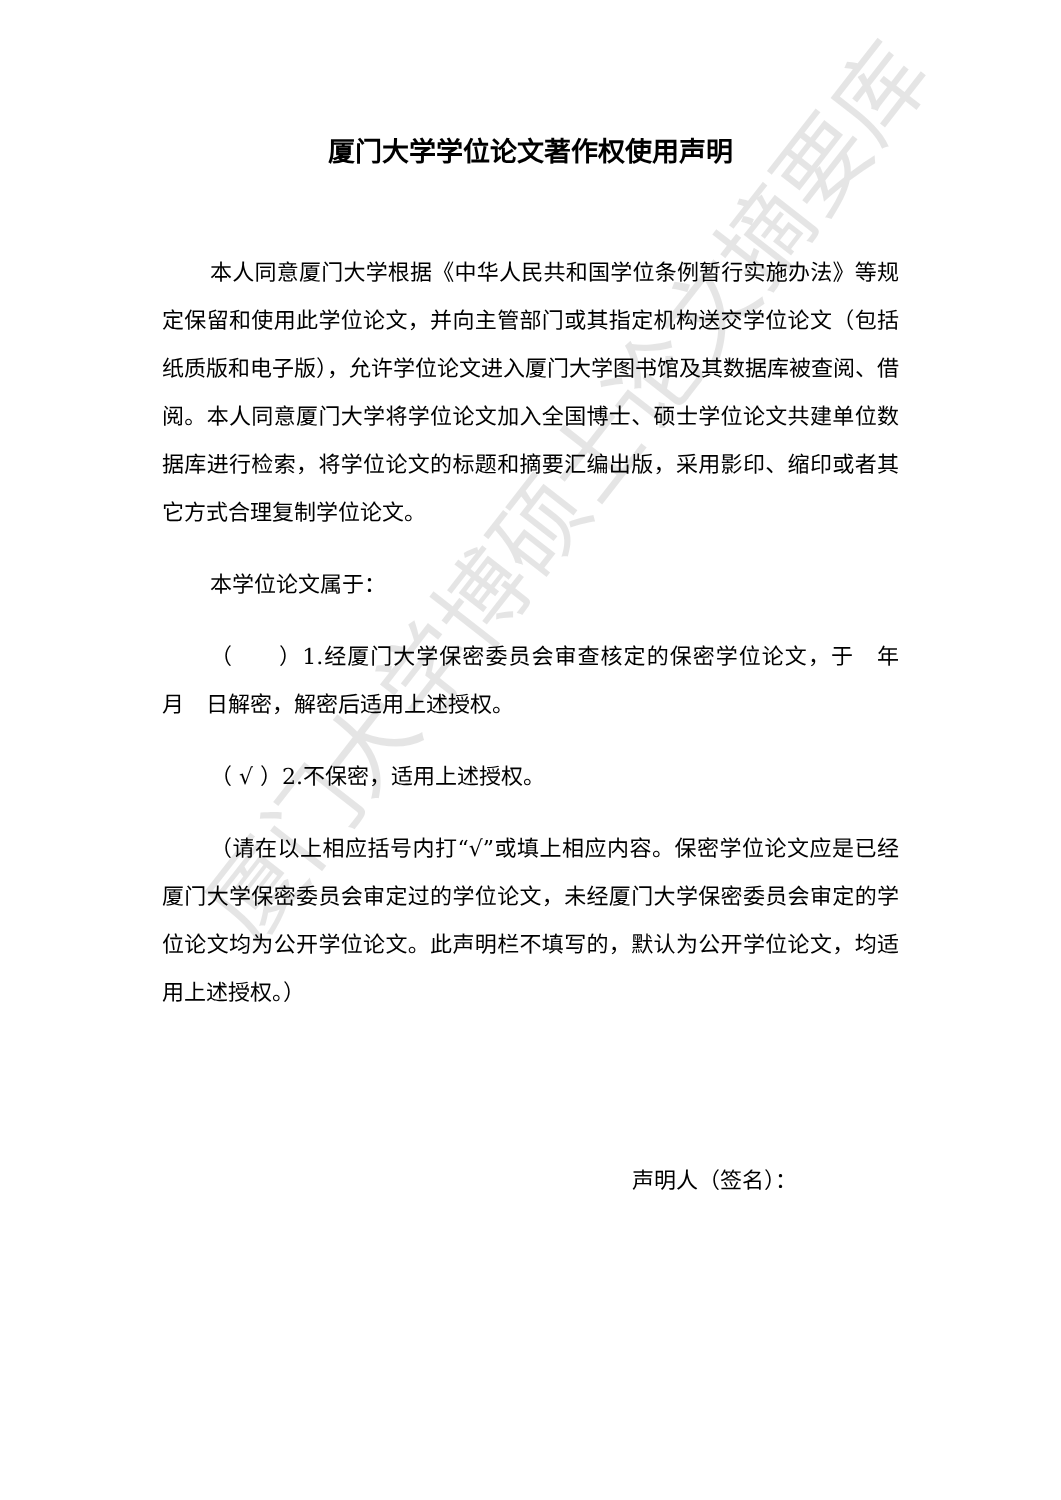厦门大学博硕士论文摘要库
厦门大学学位论文著作权使用声明
本人同意厦门大学根据《中华人民共和国学位条例暂行实施办法》等规定保留和使用此学位论文，并向主管部门或其指定机构送交学位论文（包括纸质版和电子版），允许学位论文进入厦门大学图书馆及其数据库被查阅、借阅。本人同意厦门大学将学位论文加入全国博士、硕士学位论文共建单位数据库进行检索，将学位论文的标题和摘要汇编出版，采用影印、缩印或者其它方式合理复制学位论文。
本学位论文属于：
（　　）1.经厦门大学保密委员会审查核定的保密学位论文，于　年　月　日解密，解密后适用上述授权。
（ √ ）2.不保密，适用上述授权。
（请在以上相应括号内打“√”或填上相应内容。保密学位论文应是已经厦门大学保密委员会审定过的学位论文，未经厦门大学保密委员会审定的学位论文均为公开学位论文。此声明栏不填写的，默认为公开学位论文，均适用上述授权。）
声明人（签名）：